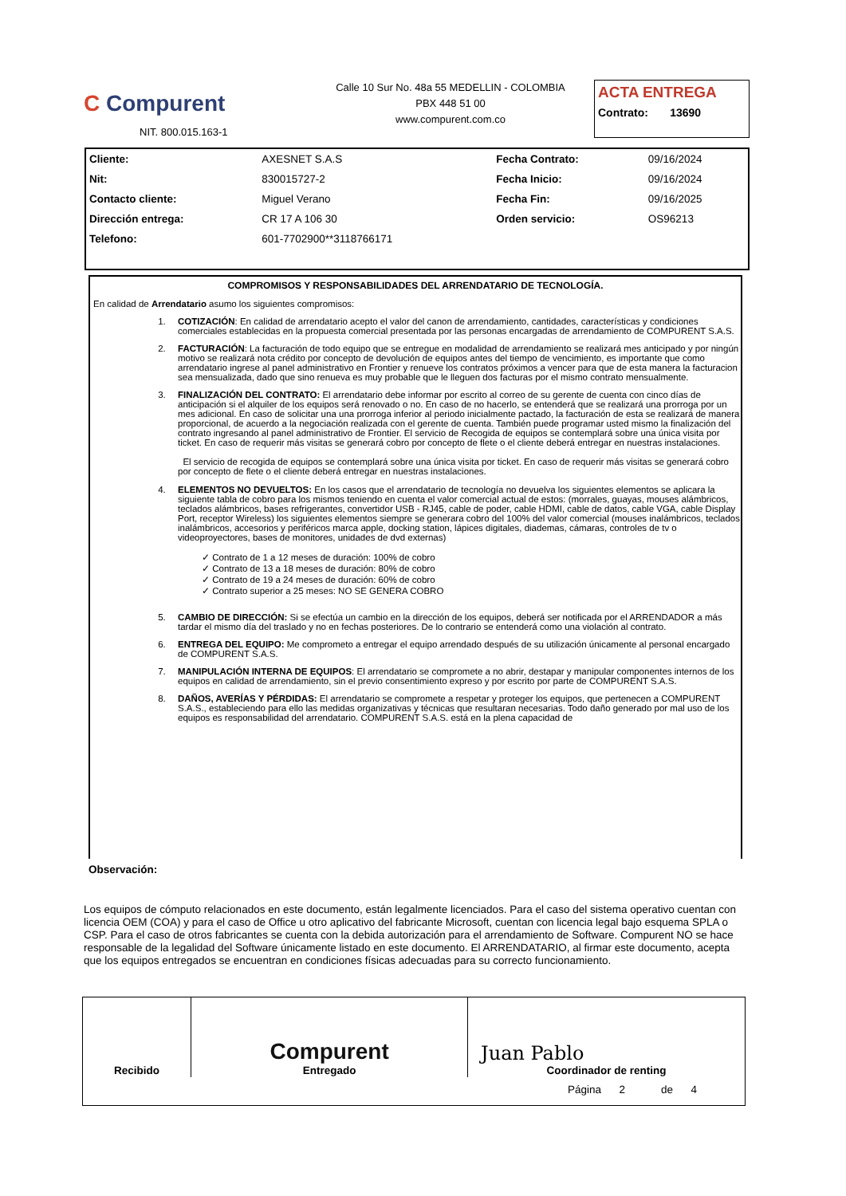C Compurent
NIT. 800.015.163-1
Calle 10 Sur No. 48a 55 MEDELLIN - COLOMBIA
PBX 448 51 00
www.compurent.com.co
ACTA ENTREGA
Contrato: 13690
| Cliente: | AXESNET S.A.S | Fecha Contrato: | 09/16/2024 |
| Nit: | 830015727-2 | Fecha Inicio: | 09/16/2024 |
| Contacto cliente: | Miguel Verano | Fecha Fin: | 09/16/2025 |
| Dirección entrega: | CR 17 A 106 30 | Orden servicio: | OS96213 |
| Telefono: | 601-7702900**3118766171 | | |
COMPROMISOS Y RESPONSABILIDADES DEL ARRENDATARIO DE TECNOLOGÍA.
En calidad de Arrendatario asumo los siguientes compromisos:
1. COTIZACIÓN: En calidad de arrendatario acepto el valor del canon de arrendamiento, cantidades, características y condiciones comerciales establecidas en la propuesta comercial presentada por las personas encargadas de arrendamiento de COMPURENT S.A.S.
2. FACTURACIÓN: La facturación de todo equipo que se entregue en modalidad de arrendamiento se realizará mes anticipado y por ningún motivo se realizará nota crédito por concepto de devolución de equipos antes del tiempo de vencimiento, es importante que como arrendatario ingrese al panel administrativo en Frontier y renueve los contratos próximos a vencer para que de esta manera la facturacion sea mensualizada, dado que sino renueva es muy probable que le lleguen dos facturas por el mismo contrato mensualmente.
3. FINALIZACIÓN DEL CONTRATO: El arrendatario debe informar por escrito al correo de su gerente de cuenta con cinco días de anticipación si el alquiler de los equipos será renovado o no. En caso de no hacerlo, se entenderá que se realizará una prorroga por un mes adicional. En caso de solicitar una una prorroga inferior al periodo inicialmente pactado, la facturación de esta se realizará de manera proporcional, de acuerdo a la negociación realizada con el gerente de cuenta. También puede programar usted mismo la finalización del contrato ingresando al panel administrativo de Frontier. El servicio de Recogida de equipos se contemplará sobre una única visita por ticket. En caso de requerir más visitas se generará cobro por concepto de flete o el cliente deberá entregar en nuestras instalaciones.
El servicio de recogida de equipos se contemplará sobre una única visita por ticket. En caso de requerir más visitas se generará cobro por concepto de flete o el cliente deberá entregar en nuestras instalaciones.
4. ELEMENTOS NO DEVUELTOS: En los casos que el arrendatario de tecnología no devuelva los siguientes elementos se aplicara la siguiente tabla de cobro para los mismos teniendo en cuenta el valor comercial actual de estos: (morrales, guayas, mouses alámbricos, teclados alámbricos, bases refrigerantes, convertidor USB - RJ45, cable de poder, cable HDMI, cable de datos, cable VGA, cable Display Port, receptor Wireless) los siguientes elementos siempre se generara cobro del 100% del valor comercial (mouses inalámbricos, teclados inalámbricos, accesorios y periféricos marca apple, docking station, lápices digitales, diademas, cámaras, controles de tv o videoproyectores, bases de monitores, unidades de dvd externas)
✓ Contrato de 1 a 12 meses de duración: 100% de cobro
✓ Contrato de 13 a 18 meses de duración: 80% de cobro
✓ Contrato de 19 a 24 meses de duración: 60% de cobro
✓ Contrato superior a 25 meses: NO SE GENERA COBRO
5. CAMBIO DE DIRECCIÓN: Si se efectúa un cambio en la dirección de los equipos, deberá ser notificada por el ARRENDADOR a más tardar el mismo día del traslado y no en fechas posteriores. De lo contrario se entenderá como una violación al contrato.
6. ENTREGA DEL EQUIPO: Me comprometo a entregar el equipo arrendado después de su utilización únicamente al personal encargado de COMPURENT S.A.S.
7. MANIPULACIÓN INTERNA DE EQUIPOS: El arrendatario se compromete a no abrir, destapar y manipular componentes internos de los equipos en calidad de arrendamiento, sin el previo consentimiento expreso y por escrito por parte de COMPURENT S.A.S.
8. DAÑOS, AVERÍAS Y PÉRDIDAS: El arrendatario se compromete a respetar y proteger los equipos, que pertenecen a COMPURENT S.A.S., estableciendo para ello las medidas organizativas y técnicas que resultaran necesarias. Todo daño generado por mal uso de los equipos es responsabilidad del arrendatario. COMPURENT S.A.S. está en la plena capacidad de
Observación:
Los equipos de cómputo relacionados en este documento, están legalmente licenciados. Para el caso del sistema operativo cuentan con licencia OEM (COA) y para el caso de Office u otro aplicativo del fabricante Microsoft, cuentan con licencia legal bajo esquema SPLA o CSP. Para el caso de otros fabricantes se cuenta con la debida autorización para el arrendamiento de Software. Compurent NO se hace responsable de la legalidad del Software únicamente listado en este documento. El ARRENDATARIO, al firmar este documento, acepta que los equipos entregados se encuentran en condiciones físicas adecuadas para su correcto funcionamiento.
| Recibido | Compurent Entregado | Juan Pablo Coordinador de renting |
Página 2 de 4